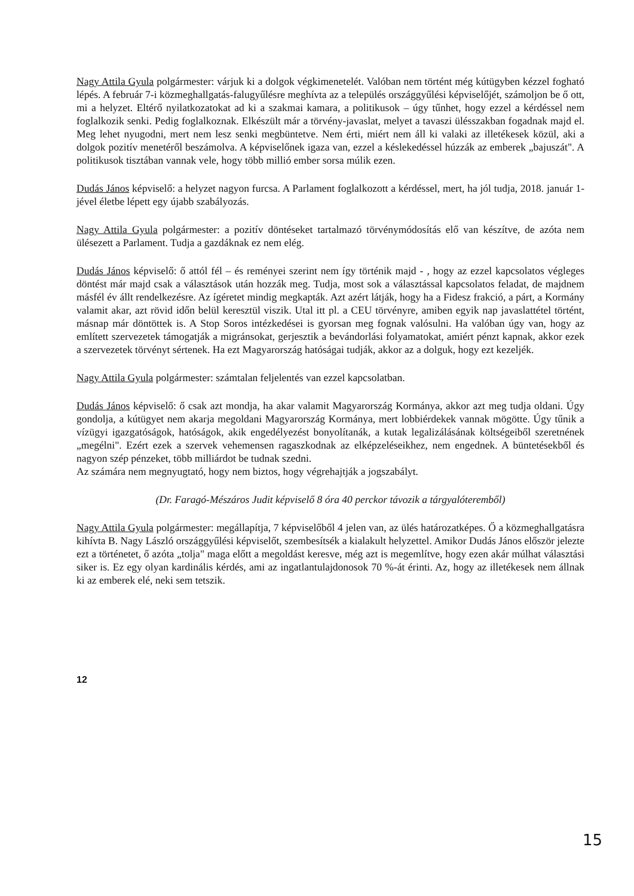Nagy Attila Gyula polgármester: várjuk ki a dolgok végkimenetelét. Valóban nem történt még kútügyben kézzel fogható lépés. A február 7-i közmeghallgatás-falugyűlésre meghívta az a település országgyűlési képviselőjét, számoljon be ő ott, mi a helyzet. Eltérő nyilatkozatokat ad ki a szakmai kamara, a politikusok – úgy tűnhet, hogy ezzel a kérdéssel nem foglalkozik senki. Pedig foglalkoznak. Elkészült már a törvény-javaslat, melyet a tavaszi ülésszakban fogadnak majd el. Meg lehet nyugodni, mert nem lesz senki megbüntetve. Nem érti, miért nem áll ki valaki az illetékesek közül, aki a dolgok pozitív menetéről beszámolva. A képviselőnek igaza van, ezzel a késlekedéssel húzzák az emberek „bajuszát". A politikusok tisztában vannak vele, hogy több millió ember sorsa múlik ezen.
Dudás János képviselő: a helyzet nagyon furcsa. A Parlament foglalkozott a kérdéssel, mert, ha jól tudja, 2018. január 1-jével életbe lépett egy újabb szabályozás.
Nagy Attila Gyula polgármester: a pozitív döntéseket tartalmazó törvénymódosítás elő van készítve, de azóta nem ülésezett a Parlament. Tudja a gazdáknak ez nem elég.
Dudás János képviselő: ő attól fél – és reményei szerint nem így történik majd - , hogy az ezzel kapcsolatos végleges döntést már majd csak a választások után hozzák meg. Tudja, most sok a választással kapcsolatos feladat, de majdnem másfél év állt rendelkezésre. Az ígéretet mindig megkapták. Azt azért látják, hogy ha a Fidesz frakció, a párt, a Kormány valamit akar, azt rövid időn belül keresztül viszik. Utal itt pl. a CEU törvényre, amiben egyik nap javaslattétel történt, másnap már döntöttek is. A Stop Soros intézkedései is gyorsan meg fognak valósulni. Ha valóban úgy van, hogy az említett szervezetek támogatják a migránsokat, gerjesztik a bevándorlási folyamatokat, amiért pénzt kapnak, akkor ezek a szervezetek törvényt sértenek. Ha ezt Magyarország hatóságai tudják, akkor az a dolguk, hogy ezt kezeljék.
Nagy Attila Gyula polgármester: számtalan feljelentés van ezzel kapcsolatban.
Dudás János képviselő: ő csak azt mondja, ha akar valamit Magyarország Kormánya, akkor azt meg tudja oldani. Úgy gondolja, a kútügyet nem akarja megoldani Magyarország Kormánya, mert lobbiérdekek vannak mögötte. Úgy tűnik a vízügyi igazgatóságok, hatóságok, akik engedélyezést bonyolítanák, a kutak legalizálásának költségeiből szeretnének „megélni". Ezért ezek a szervek vehemensen ragaszkodnak az elképzeléseikhez, nem engednek. A büntetésekből és nagyon szép pénzeket, több milliárdot be tudnak szedni.
Az számára nem megnyugtató, hogy nem biztos, hogy végrehajtják a jogszabályt.
(Dr. Faragó-Mészáros Judit képviselő 8 óra 40 perckor távozik a tárgyalóteremből)
Nagy Attila Gyula polgármester: megállapítja, 7 képviselőből 4 jelen van, az ülés határozatképes. Ő a közmeghallgatásra kihívta B. Nagy László országgyűlési képviselőt, szembesítsék a kialakult helyzettel. Amikor Dudás János először jelezte ezt a történetet, ő azóta „tolja" maga előtt a megoldást keresve, még azt is megemlítve, hogy ezen akár múlhat választási siker is. Ez egy olyan kardinális kérdés, ami az ingatlantulajdonosok 70 %-át érinti. Az, hogy az illetékesek nem állnak ki az emberek elé, neki sem tetszik.
12
15